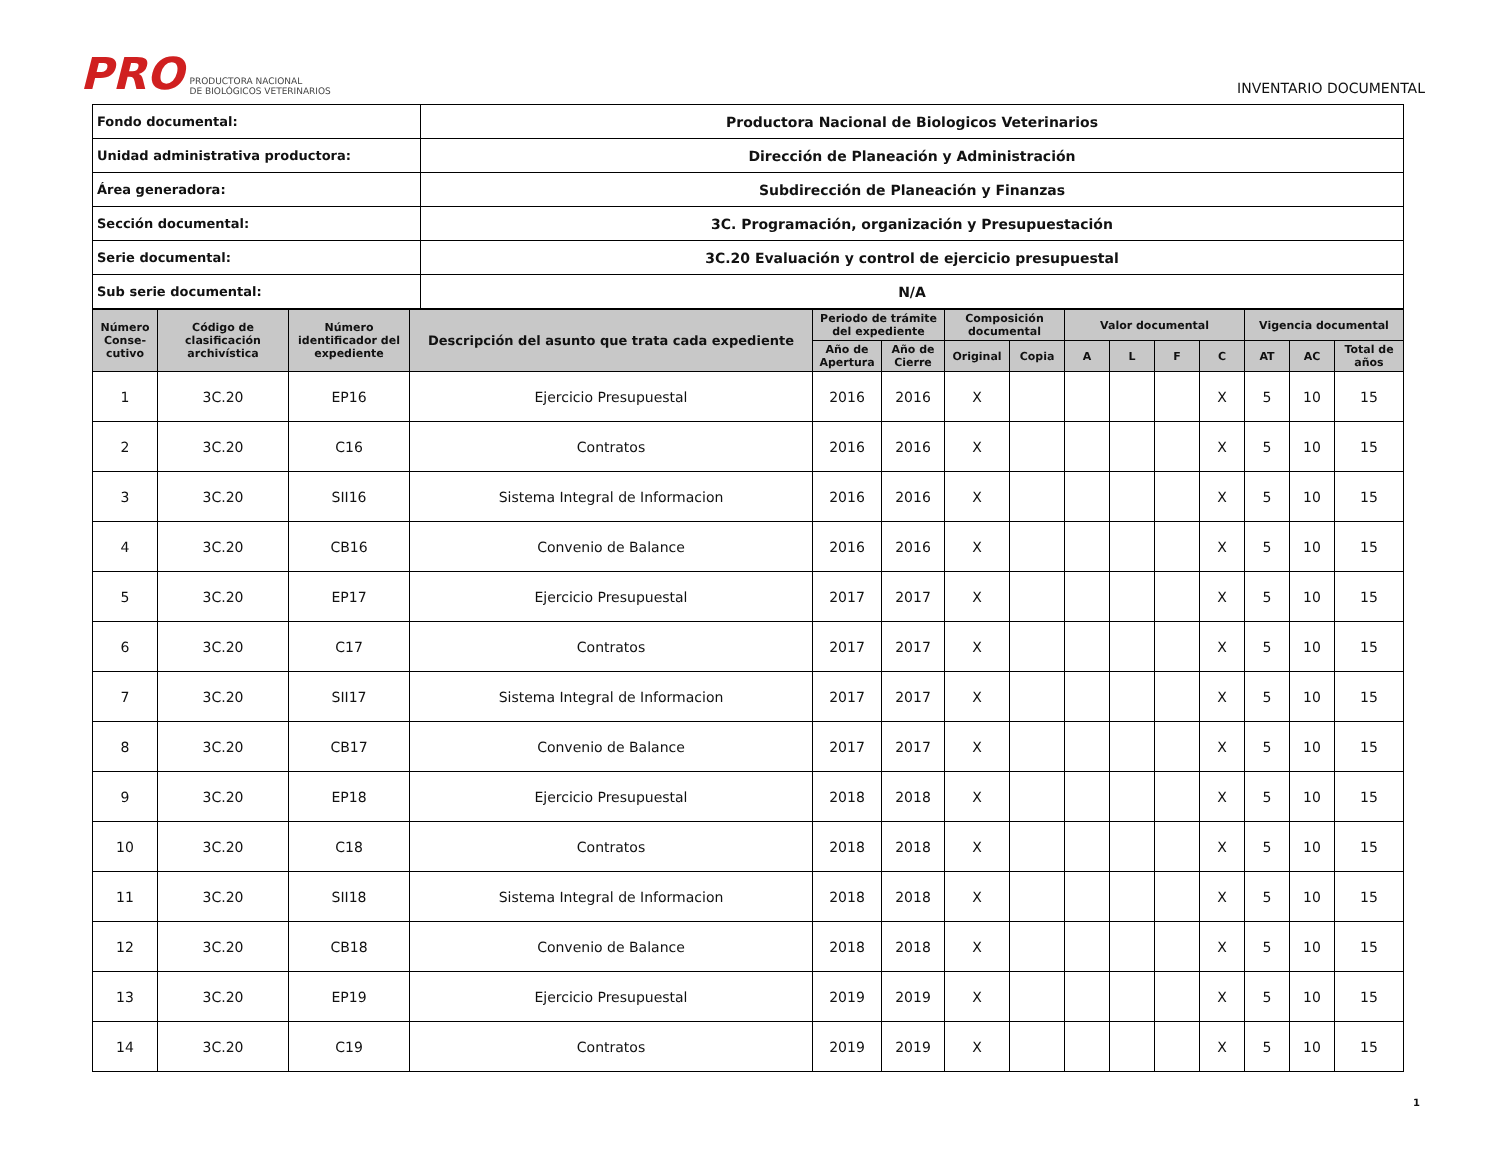PRO PRODUCTORA NACIONAL
DE BIOLÓGICOS VETERINARIOS
INVENTARIO DOCUMENTAL
| Fondo documental: | Productora Nacional de Biologicos Veterinarios |
| Unidad administrativa productora: | Dirección de Planeación y Administración |
| Área generadora: | Subdirección de Planeación y Finanzas |
| Sección documental: | 3C. Programación, organización y Presupuestación |
| Serie documental: | 3C.20 Evaluación y control de ejercicio presupuestal |
| Sub serie documental: | N/A |
| Número Conse-cutivo | Código de clasificación archivística | Número identificador del expediente | Descripción del asunto que trata cada expediente | Periodo de trámite del expediente | | Composición documental | | Valor documental | | | | Vigencia documental | | |
| --- | --- | --- | --- | --- | --- | --- | --- | --- | --- | --- | --- | --- | --- | --- |
| | | | | Año de Apertura | Año de Cierre | Original | Copia | A | L | F | C | AT | AC | Total de años |
| 1 | 3C.20 | EP16 | Ejercicio Presupuestal | 2016 | 2016 | X | | | | | X | 5 | 10 | 15 |
| 2 | 3C.20 | C16 | Contratos | 2016 | 2016 | X | | | | | X | 5 | 10 | 15 |
| 3 | 3C.20 | SII16 | Sistema Integral de Informacion | 2016 | 2016 | X | | | | | X | 5 | 10 | 15 |
| 4 | 3C.20 | CB16 | Convenio de Balance | 2016 | 2016 | X | | | | | X | 5 | 10 | 15 |
| 5 | 3C.20 | EP17 | Ejercicio Presupuestal | 2017 | 2017 | X | | | | | X | 5 | 10 | 15 |
| 6 | 3C.20 | C17 | Contratos | 2017 | 2017 | X | | | | | X | 5 | 10 | 15 |
| 7 | 3C.20 | SII17 | Sistema Integral de Informacion | 2017 | 2017 | X | | | | | X | 5 | 10 | 15 |
| 8 | 3C.20 | CB17 | Convenio de Balance | 2017 | 2017 | X | | | | | X | 5 | 10 | 15 |
| 9 | 3C.20 | EP18 | Ejercicio Presupuestal | 2018 | 2018 | X | | | | | X | 5 | 10 | 15 |
| 10 | 3C.20 | C18 | Contratos | 2018 | 2018 | X | | | | | X | 5 | 10 | 15 |
| 11 | 3C.20 | SII18 | Sistema Integral de Informacion | 2018 | 2018 | X | | | | | X | 5 | 10 | 15 |
| 12 | 3C.20 | CB18 | Convenio de Balance | 2018 | 2018 | X | | | | | X | 5 | 10 | 15 |
| 13 | 3C.20 | EP19 | Ejercicio Presupuestal | 2019 | 2019 | X | | | | | X | 5 | 10 | 15 |
| 14 | 3C.20 | C19 | Contratos | 2019 | 2019 | X | | | | | X | 5 | 10 | 15 |
1